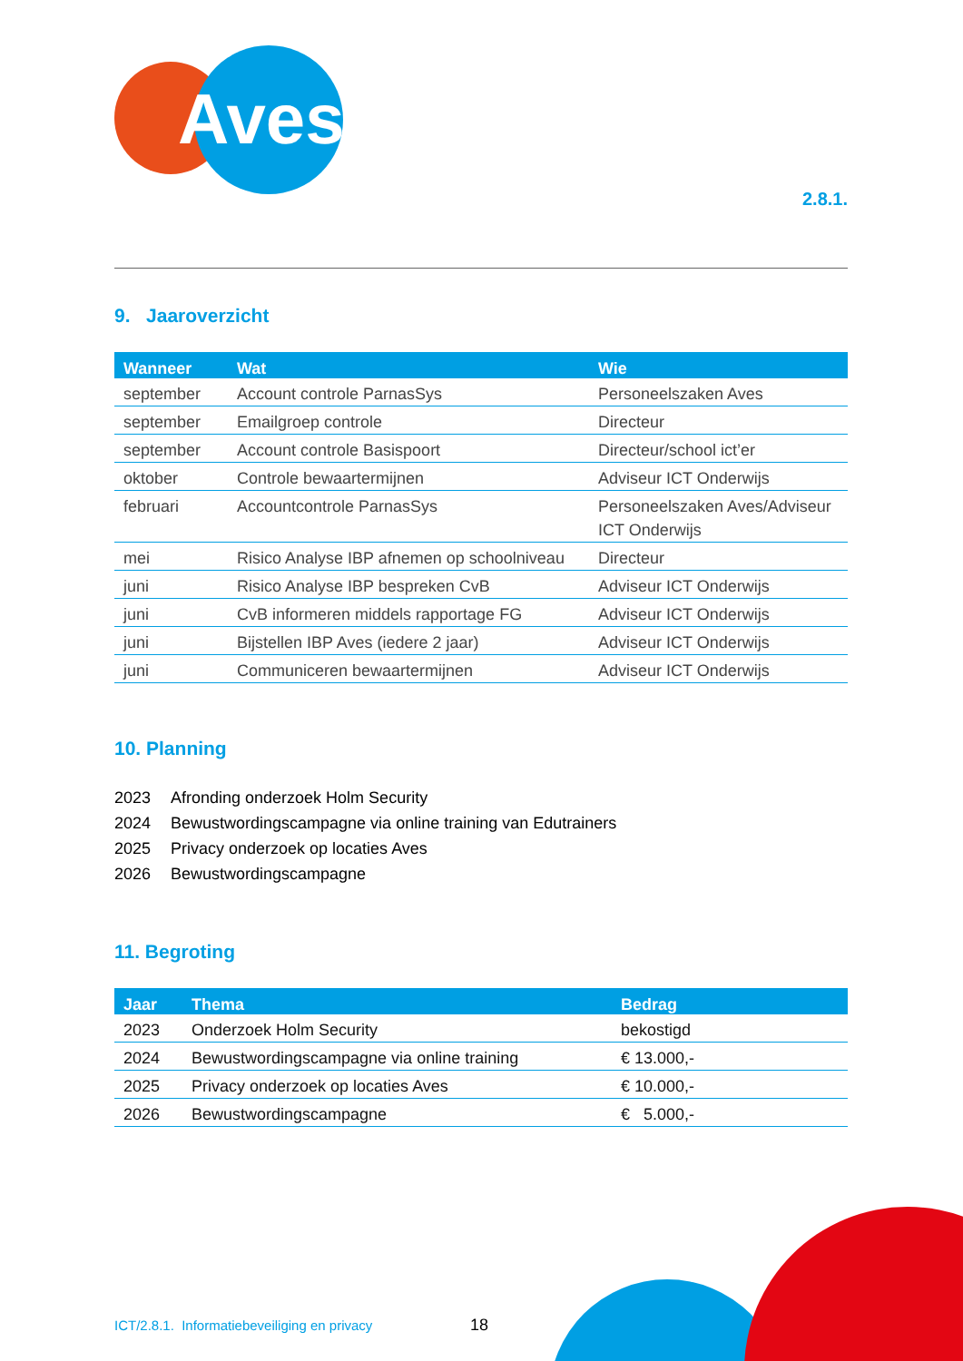Aves
2.8.1.
9. Jaaroverzicht
| Wanneer | Wat | Wie |
| --- | --- | --- |
| september | Account controle ParnasSys | Personeelszaken Aves |
| september | Emailgroep controle | Directeur |
| september | Account controle Basispoort | Directeur/school ict’er |
| oktober | Controle bewaartermijnen | Adviseur ICT Onderwijs |
| februari | Accountcontrole ParnasSys | Personeelszaken Aves/Adviseur ICT Onderwijs |
| mei | Risico Analyse IBP afnemen op schoolniveau | Directeur |
| juni | Risico Analyse IBP bespreken CvB | Adviseur ICT Onderwijs |
| juni | CvB informeren middels rapportage FG | Adviseur ICT Onderwijs |
| juni | Bijstellen IBP Aves (iedere 2 jaar) | Adviseur ICT Onderwijs |
| juni | Communiceren bewaartermijnen | Adviseur ICT Onderwijs |
10. Planning
2023 Afronding onderzoek Holm Security
2024 Bewustwordingscampagne via online training van Edutrainers
2025 Privacy onderzoek op locaties Aves
2026 Bewustwordingscampagne
11. Begroting
| Jaar | Thema | Bedrag |
| --- | --- | --- |
| 2023 | Onderzoek Holm Security | bekostigd |
| 2024 | Bewustwordingscampagne via online training | € 13.000,- |
| 2025 | Privacy onderzoek op locaties Aves | € 10.000,- |
| 2026 | Bewustwordingscampagne | € 5.000,- |
ICT/2.8.1. Informatiebeveiliging en privacy
18